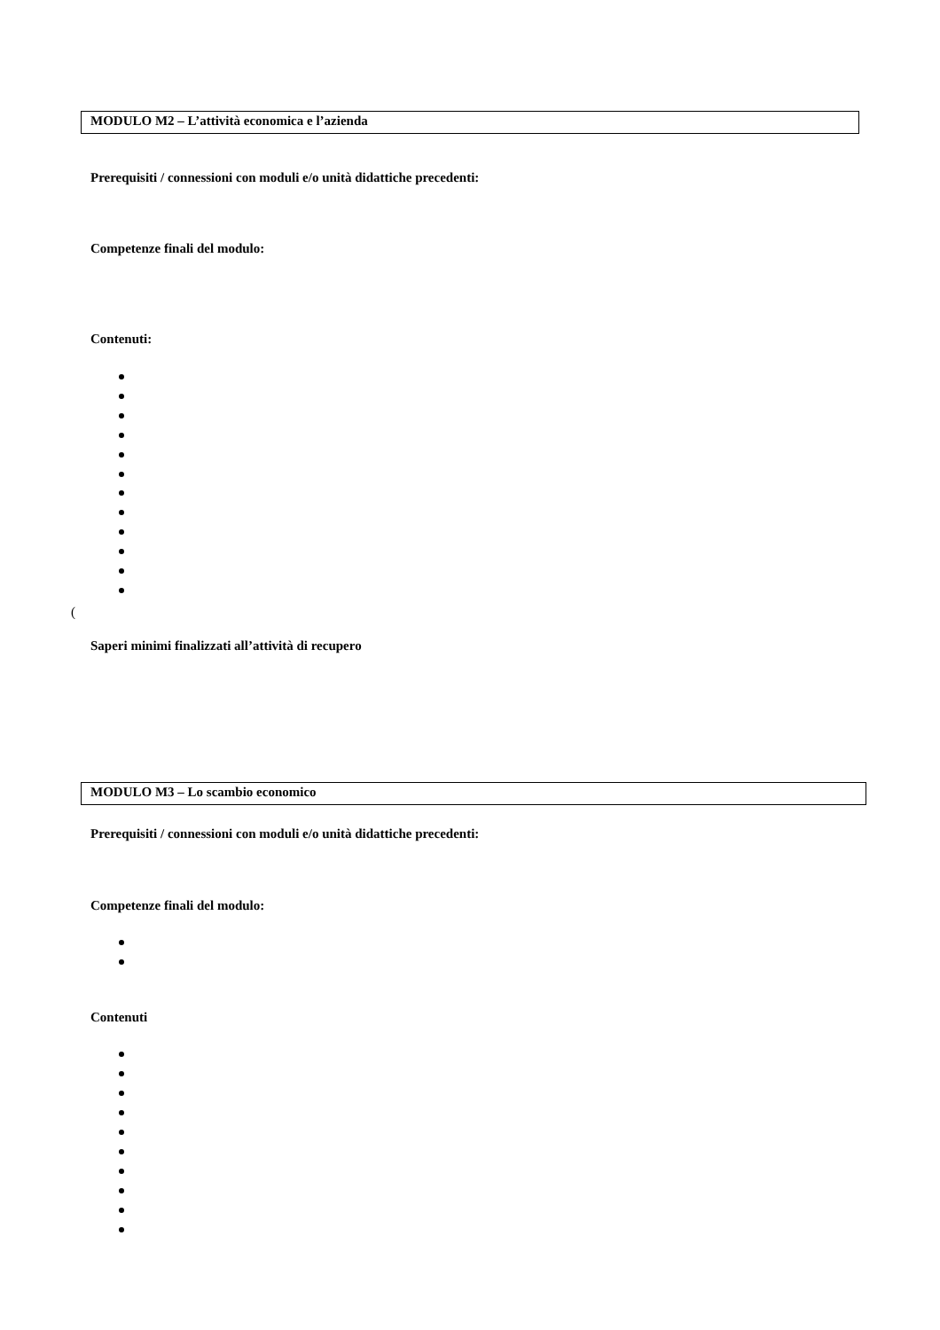MODULO M2 – L’attività economica e l’azienda
Prerequisiti / connessioni con moduli e/o unità didattiche precedenti:
Competenze finali del modulo:
Contenuti:
(
Saperi minimi finalizzati all’attività di recupero
MODULO M3 – Lo scambio economico
Prerequisiti / connessioni con moduli e/o unità didattiche precedenti:
Competenze finali del modulo:
Contenuti